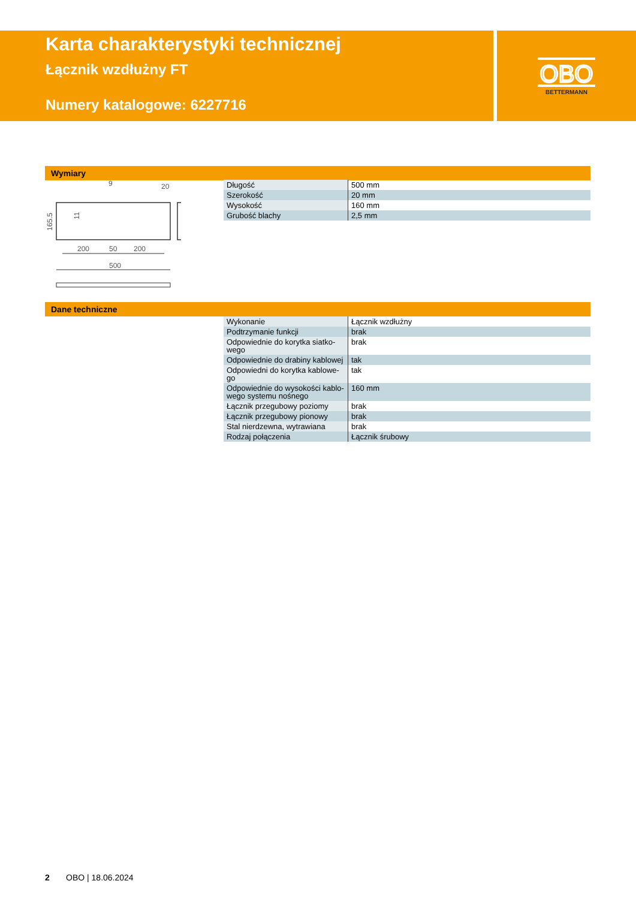OBO
BETTERMANN
Karta charakterystyki technicznej
Łącznik wzdłużny FT
Numery katalogowe: 6227716
Wymiary
500
200
50
200
9
20
165.5
11
| Długość | 500 mm |
| Szerokość | 20 mm |
| Wysokość | 160 mm |
| Grubość blachy | 2,5 mm |
Dane techniczne
| Wykonanie | Łącznik wzdłużny |
| Podtrzymanie funkcji | brak |
| Odpowiednie do korytka siatko- wego | brak |
| Odpowiednie do drabiny kablowej | tak |
| Odpowiedni do korytka kablowe- go | tak |
| Odpowiednie do wysokości kablo- wego systemu nośnego | 160 mm |
| Łącznik przegubowy poziomy | brak |
| Łącznik przegubowy pionowy | brak |
| Stal nierdzewna, wytrawiana | brak |
| Rodzaj połączenia | Łącznik śrubowy |
2 OBO | 18.06.2024